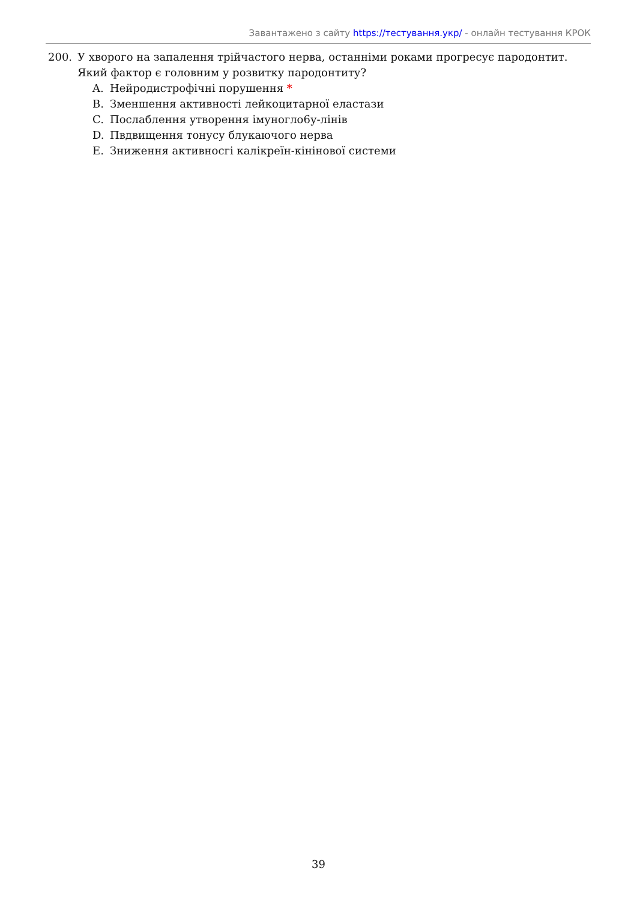Завантажено з сайту https://тестування.укр/ - онлайн тестування КРОК
200. У хворого на запалення трійчастого нерва, останніми роками прогресує пародонтит. Який фактор є головним у розвитку пародонтиту?
A. Нейродистрофічні порушення *
B. Зменшення активності лейкоцитарної еластази
C. Послаблення утворення імуногло6у-лінів
D. Пвдвищення тонусу блукаючого нерва
E. Зниження активносгі калікреїн-кінінової системи
39